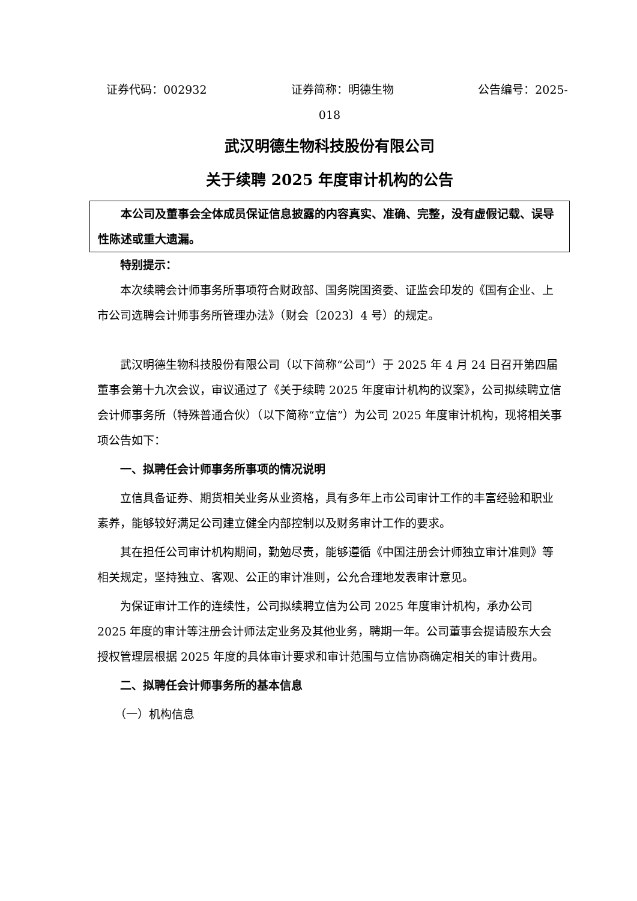证券代码：002932 证券简称：明德生物 公告编号：2025-
018
武汉明德生物科技股份有限公司
关于续聘 2025 年度审计机构的公告
本公司及董事会全体成员保证信息披露的内容真实、准确、完整，没有虚假记载、误导性陈述或重大遗漏。
特别提示：
本次续聘会计师事务所事项符合财政部、国务院国资委、证监会印发的《国有企业、上市公司选聘会计师事务所管理办法》（财会〔2023〕4 号）的规定。
武汉明德生物科技股份有限公司（以下简称“公司”）于 2025 年 4 月 24 日召开第四届董事会第十九次会议，审议通过了《关于续聘 2025 年度审计机构的议案》，公司拟续聘立信会计师事务所（特殊普通合伙）（以下简称“立信”）为公司 2025 年度审计机构，现将相关事项公告如下：
一、拟聘任会计师事务所事项的情况说明
立信具备证券、期货相关业务从业资格，具有多年上市公司审计工作的丰富经验和职业素养，能够较好满足公司建立健全内部控制以及财务审计工作的要求。
其在担任公司审计机构期间，勤勉尽责，能够遵循《中国注册会计师独立审计准则》等相关规定，坚持独立、客观、公正的审计准则，公允合理地发表审计意见。
为保证审计工作的连续性，公司拟续聘立信为公司 2025 年度审计机构，承办公司 2025 年度的审计等注册会计师法定业务及其他业务，聘期一年。公司董事会提请股东大会授权管理层根据 2025 年度的具体审计要求和审计范围与立信协商确定相关的审计费用。
二、拟聘任会计师事务所的基本信息
（一）机构信息